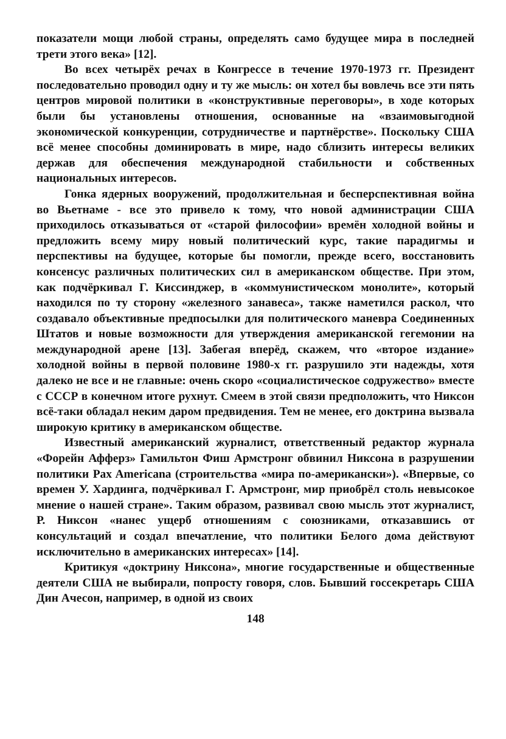показатели мощи любой страны, определять само будущее мира в последней трети этого века» [12].
Во всех четырёх речах в Конгрессе в течение 1970-1973 гг. Президент последовательно проводил одну и ту же мысль: он хотел бы вовлечь все эти пять центров мировой политики в «конструктивные переговоры», в ходе которых были бы установлены отношения, основанные на «взаимовыгодной экономической конкуренции, сотрудничестве и партнёрстве». Поскольку США всё менее способны доминировать в мире, надо сблизить интересы великих держав для обеспечения международной стабильности и собственных национальных интересов.
Гонка ядерных вооружений, продолжительная и бесперспективная война во Вьетнаме - все это привело к тому, что новой администрации США приходилось отказываться от «старой философии» времён холодной войны и предложить всему миру новый политический курс, такие парадигмы и перспективы на будущее, которые бы помогли, прежде всего, восстановить консенсус различных политических сил в американском обществе. При этом, как подчёркивал Г. Киссинджер, в «коммунистическом монолите», который находился по ту сторону «железного занавеса», также наметился раскол, что создавало объективные предпосылки для политического маневра Соединенных Штатов и новые возможности для утверждения американской гегемонии на международной арене [13]. Забегая вперёд, скажем, что «второе издание» холодной войны в первой половине 1980-х гг. разрушило эти надежды, хотя далеко не все и не главные: очень скоро «социалистическое содружество» вместе с СССР в конечном итоге рухнут. Смеем в этой связи предположить, что Никсон всё-таки обладал неким даром предвидения. Тем не менее, его доктрина вызвала широкую критику в американском обществе.
Известный американский журналист, ответственный редактор журнала «Форейн Афферз» Гамильтон Фиш Армстронг обвинил Никсона в разрушении политики Pax Americana (строительства «мира по-американски»). «Впервые, со времен У. Хардинга, подчёркивал Г. Армстронг, мир приобрёл столь невысокое мнение о нашей стране». Таким образом, развивал свою мысль этот журналист, Р. Никсон «нанес ущерб отношениям с союзниками, отказавшись от консультаций и создал впечатление, что политики Белого дома действуют исключительно в американских интересах» [14].
Критикуя «доктрину Никсона», многие государственные и общественные деятели США не выбирали, попросту говоря, слов. Бывший госсекретарь США Дин Ачесон, например, в одной из своих
148